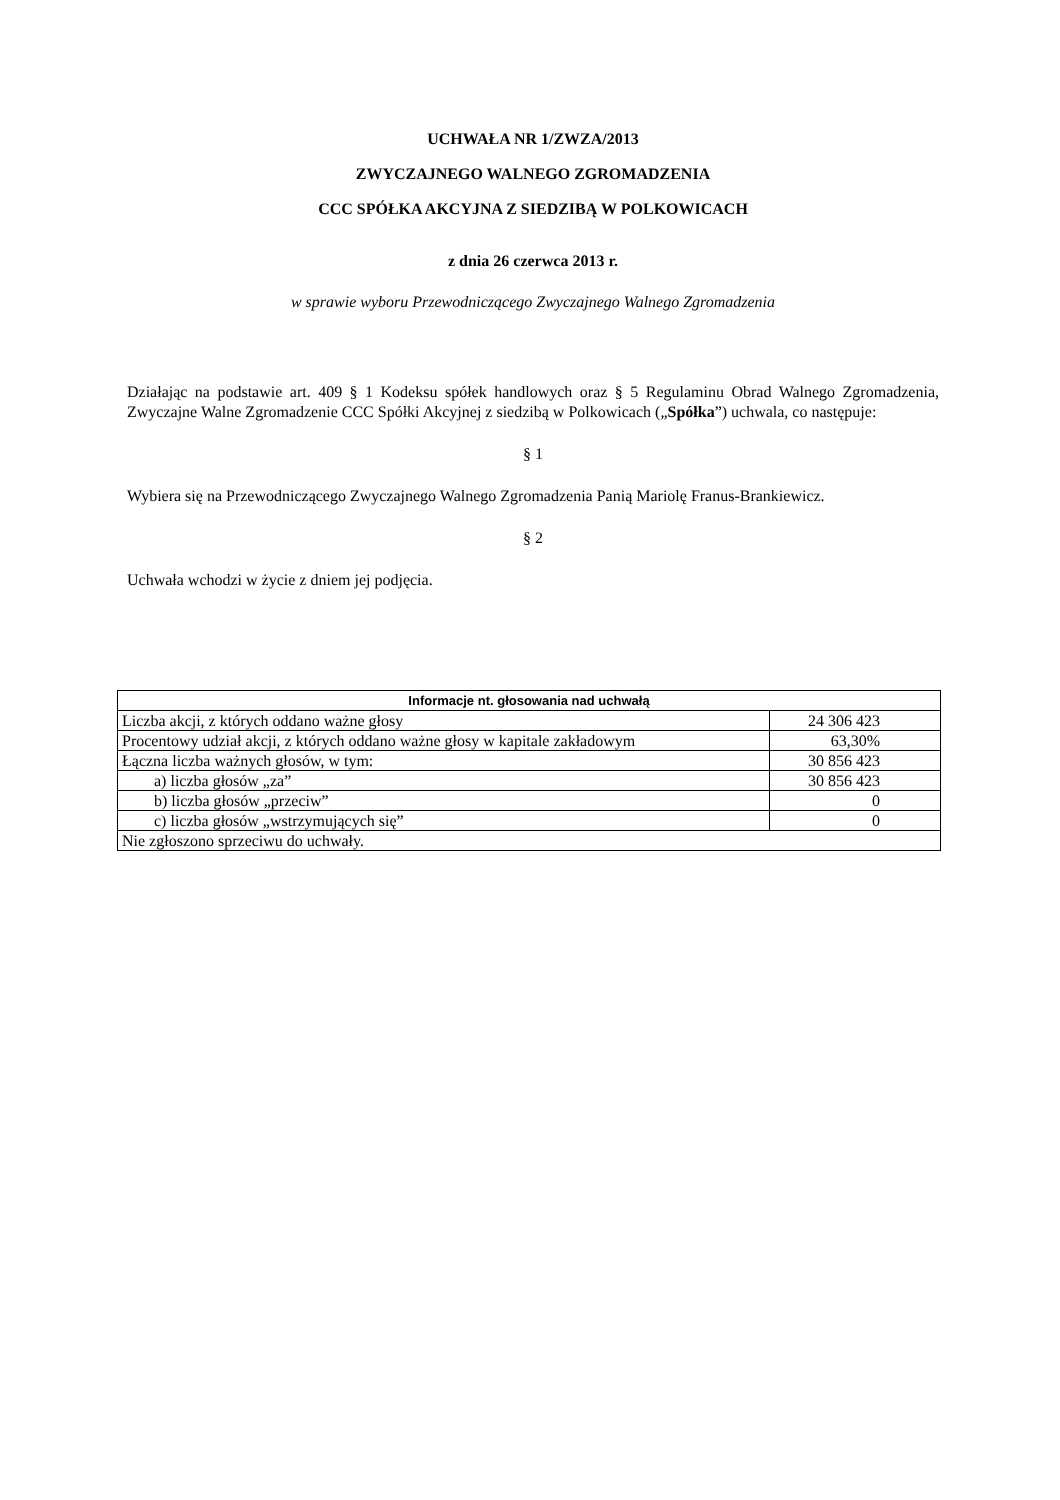UCHWAŁA NR 1/ZWZA/2013
ZWYCZAJNEGO WALNEGO ZGROMADZENIA
CCC SPÓŁKA AKCYJNA Z SIEDZIBĄ W POLKOWICACH
z dnia 26 czerwca 2013 r.
w sprawie wyboru Przewodniczącego Zwyczajnego Walnego Zgromadzenia
Działając na podstawie art. 409 § 1 Kodeksu spółek handlowych oraz § 5 Regulaminu Obrad Walnego Zgromadzenia, Zwyczajne Walne Zgromadzenie CCC Spółki Akcyjnej z siedzibą w Polkowicach („Spółka”) uchwala, co następuje:
§ 1
Wybiera się na Przewodniczącego Zwyczajnego Walnego Zgromadzenia Panią Mariolę Franus-Brankiewicz.
§ 2
Uchwała wchodzi w życie z dniem jej podjęcia.
| Informacje nt. głosowania nad uchwałą | |
| --- | --- |
| Liczba akcji, z których oddano ważne głosy | 24 306 423 |
| Procentowy udział akcji, z których oddano ważne głosy w kapitale zakładowym | 63,30% |
| Łączna liczba ważnych głosów, w tym: | 30 856 423 |
| a) liczba głosów „za” | 30 856 423 |
| b) liczba głosów „przeciw” | 0 |
| c) liczba głosów „wstrzymujących się” | 0 |
| Nie zgłoszono sprzeciwu do uchwały. | |